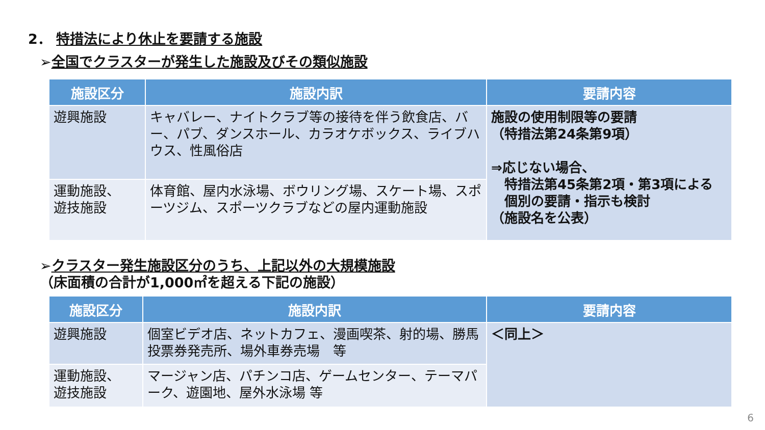2． 特措法により休止を要請する施設
➢全国でクラスターが発生した施設及びその類似施設
| 施設区分 | 施設内訳 | 要請内容 |
| --- | --- | --- |
| 遊興施設 | キャバレー、ナイトクラブ等の接待を伴う飲食店、バー、パブ、ダンスホール、カラオケボックス、ライブハウス、性風俗店 | 施設の使用制限等の要請 （特措法第24条第9項） ⇒応じない場合、 特措法第45条第2項・第3項による 個別の要請・指示も検討 （施設名を公表） |
| 運動施設、 遊技施設 | 体育館、屋内水泳場、ボウリング場、スケート場、スポーツジム、スポーツクラブなどの屋内運動施設 | |
➢クラスター発生施設区分のうち、上記以外の大規模施設
（床面積の合計が1,000㎡を超える下記の施設）
| 施設区分 | 施設内訳 | 要請内容 |
| --- | --- | --- |
| 遊興施設 | 個室ビデオ店、ネットカフェ、漫画喫茶、射的場、勝馬投票券発売所、場外車券売場 等 | ＜同上＞ |
| 運動施設、 遊技施設 | マージャン店、パチンコ店、ゲームセンター、テーマパーク、遊園地、屋外水泳場 等 | |
6